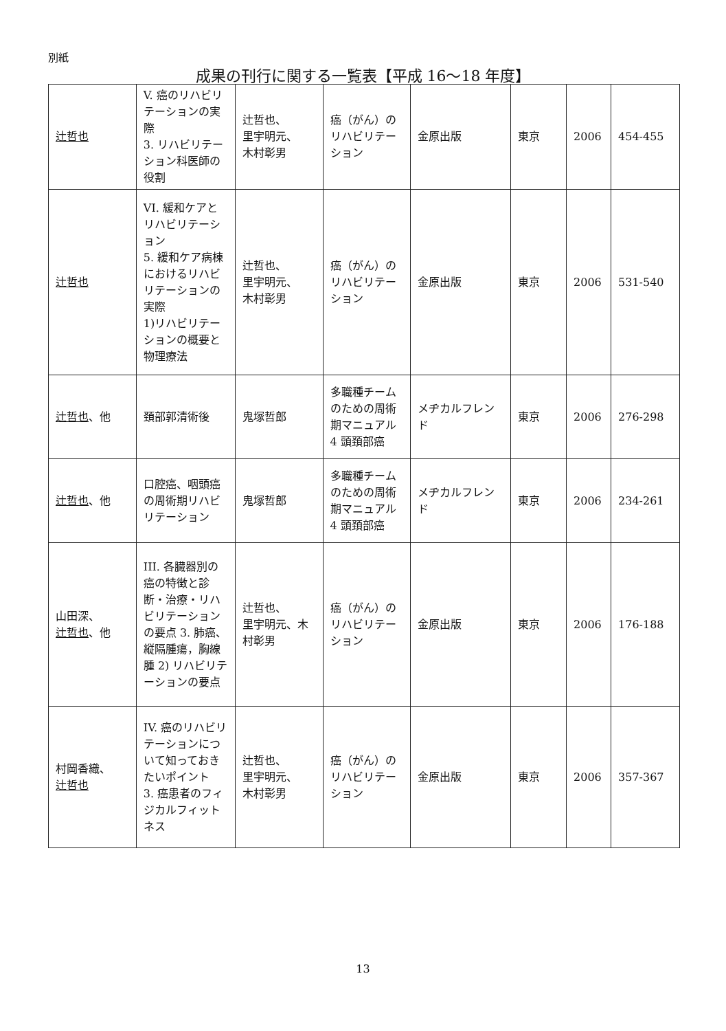別紙
成果の刊行に関する一覧表【平成 16〜18 年度】
| 辻哲也 | V. 癌のリハビリテーションの実際 3. リハビリテーション科医師の役割 | 辻哲也、 里宇明元、 木村彰男 | 癌（がん）のリハビリテーション | 金原出版 | 東京 | 2006 | 454-455 |
| 辻哲也 | VI. 緩和ケアとリハビリテーション 5. 緩和ケア病棟におけるリハビリテーションの実際 1)リハビリテーションの概要と物理療法 | 辻哲也、 里宇明元、 木村彰男 | 癌（がん）のリハビリテーション | 金原出版 | 東京 | 2006 | 531-540 |
| 辻哲也 、他 | 頚部郭清術後 | 鬼塚哲郎 | 多職種チームのための周術期マニュアル 4 頭頚部癌 | メヂカルフレンド | 東京 | 2006 | 276-298 |
| 辻哲也 、他 | 口腔癌、咽頭癌の周術期リハビリテーション | 鬼塚哲郎 | 多職種チームのための周術期マニュアル 4 頭頚部癌 | メヂカルフレンド | 東京 | 2006 | 234-261 |
| 山田深、 辻哲也 、他 | III. 各臓器別の癌の特徴と診断・治療・リハビリテーションの要点 3. 肺癌、縦隔腫瘍，胸線腫 2) リハビリテーションの要点 | 辻哲也、 里宇明元、木村彰男 | 癌（がん）のリハビリテーション | 金原出版 | 東京 | 2006 | 176-188 |
| 村岡香織、 辻哲也 | IV. 癌のリハビリテーションについて知っておきたいポイント 3. 癌患者のフィジカルフィットネス | 辻哲也、 里宇明元、 木村彰男 | 癌（がん）のリハビリテーション | 金原出版 | 東京 | 2006 | 357-367 |
13